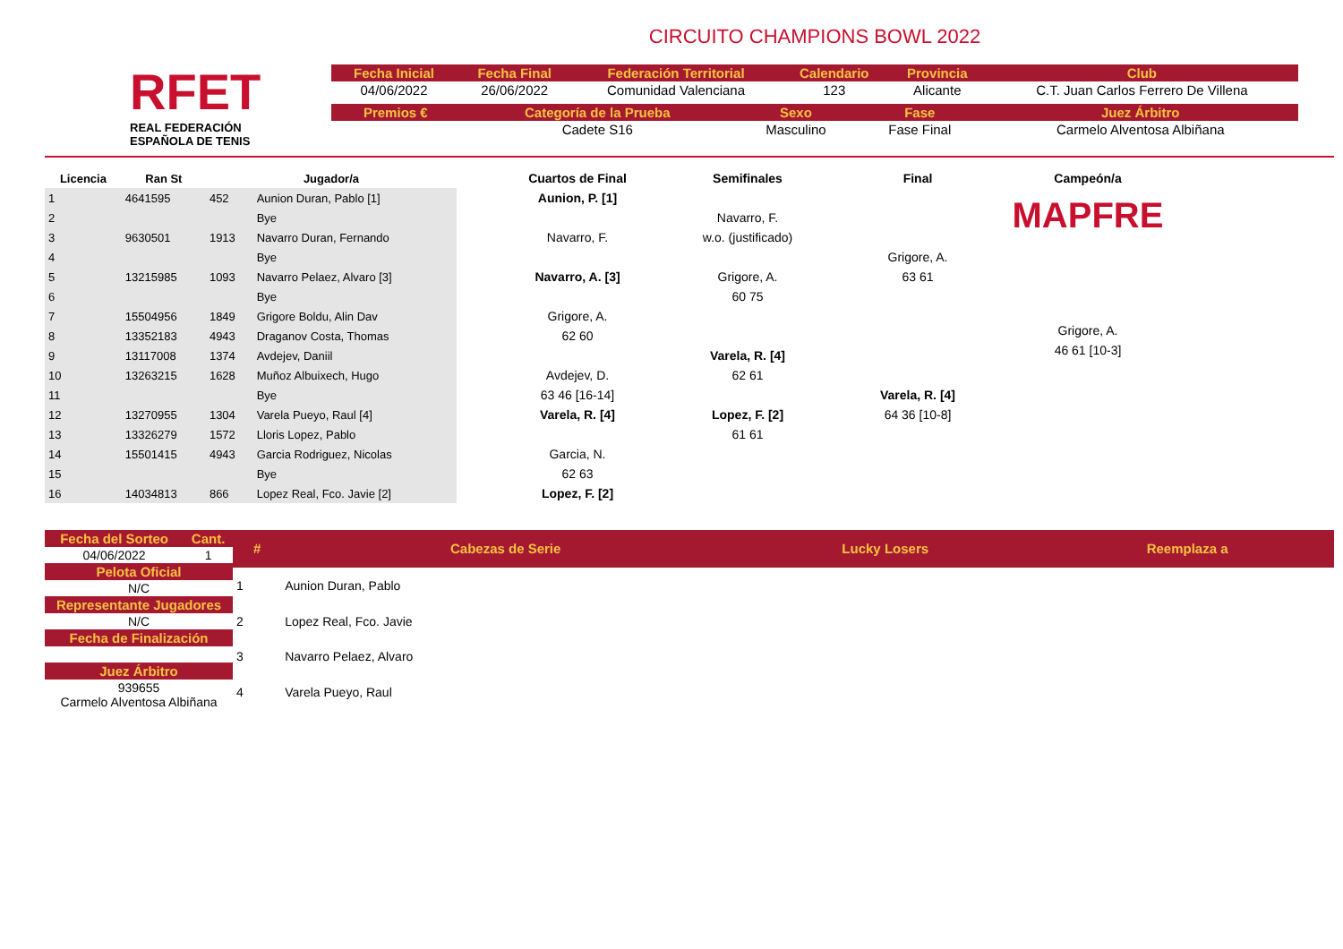RFET
REAL FEDERACIÓN
ESPAÑOLA DE TENIS
CIRCUITO CHAMPIONS BOWL 2022
| Fecha Inicial | Fecha Final | Federación Territorial | Calendario | Provincia | Club |
| --- | --- | --- | --- | --- | --- |
| 04/06/2022 | 26/06/2022 | Comunidad Valenciana | 123 | Alicante | C.T. Juan Carlos Ferrero De Villena |
| Premios € | Categoría de la Prueba | Sexo | Fase | Juez Árbitro |
| --- | --- | --- | --- | --- |
| | Cadete S16 | Masculino | Fase Final | Carmelo Alventosa Albiñana |
| Licencia | Ran St | Jugador/a | |
| --- | --- | --- | --- |
| 1 | 4641595 | 452 | Aunion Duran, Pablo [1] |
| 2 | | | Bye |
| 3 | 9630501 | 1913 | Navarro Duran, Fernando |
| 4 | | | Bye |
| 5 | 13215985 | 1093 | Navarro Pelaez, Alvaro [3] |
| 6 | | | Bye |
| 7 | 15504956 | 1849 | Grigore Boldu, Alin Dav |
| 8 | 13352183 | 4943 | Draganov Costa, Thomas |
| 9 | 13117008 | 1374 | Avdejev, Daniil |
| 10 | 13263215 | 1628 | Muñoz Albuixech, Hugo |
| 11 | | | Bye |
| 12 | 13270955 | 1304 | Varela Pueyo, Raul [4] |
| 13 | 13326279 | 1572 | Lloris Lopez, Pablo |
| 14 | 15501415 | 4943 | Garcia Rodriguez, Nicolas |
| 15 | | | Bye |
| 16 | 14034813 | 866 | Lopez Real, Fco. Javie [2] |
Cuartos de Final
Aunion, P. [1]
Navarro, F.
Navarro, A. [3]
Grigore, A.
62 60
Avdejev, D.
63 46 [16-14]
Varela, R. [4]
Garcia, N.
62 63
Lopez, F. [2]
Semifinales
Navarro, F.
w.o. (justificado)
Grigore, A.
60 75
Varela, R. [4]
62 61
Lopez, F. [2]
61 61
Final
Grigore, A.
63 61
Varela, R. [4]
64 36 [10-8]
Campeón/a
MAPFRE
Grigore, A.
46 61 [10-3]
| Fecha del Sorteo | Cant. |
| --- | --- |
| 04/06/2022 | 1 |
| Pelota Oficial | |
| N/C | |
| Representante Jugadores | |
| N/C | |
| Fecha de Finalización | |
| Juez Árbitro | |
| 939655 Carmelo Alventosa Albiñana | |
| # | Cabezas de Serie | Lucky Losers | Reemplaza a |
| --- | --- | --- | --- |
| 1 | Aunion Duran, Pablo | | |
| 2 | Lopez Real, Fco. Javie | | |
| 3 | Navarro Pelaez, Alvaro | | |
| 4 | Varela Pueyo, Raul | | |